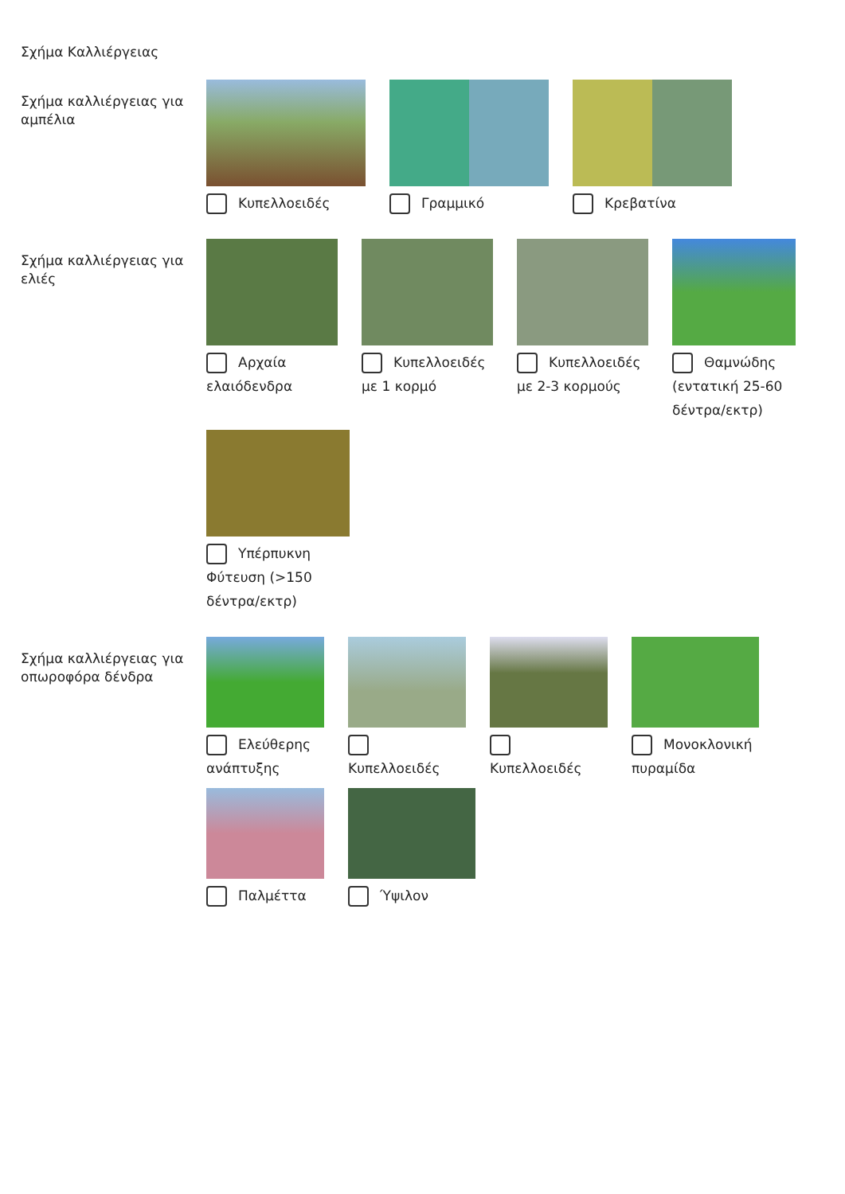Σχήμα Καλλιέργειας
Σχήμα καλλιέργειας για αμπέλια
Κυπελλοειδές
Γραμμικό
Κρεβατίνα
Σχήμα καλλιέργειας για ελιές
Αρχαία ελαιόδενδρα
Κυπελλοειδές με 1 κορμό
Κυπελλοειδές με 2-3 κορμούς
Θαμνώδης (εντατική 25-60 δέντρα/εκτρ)
Υπέρπυκνη Φύτευση (>150 δέντρα/εκτρ)
Σχήμα καλλιέργειας για οπωροφόρα δένδρα
Ελεύθερης ανάπτυξης
Κυπελλοειδές
Κυπελλοειδές
Μονοκλονική πυραμίδα
Παλμέττα
Ύψιλον